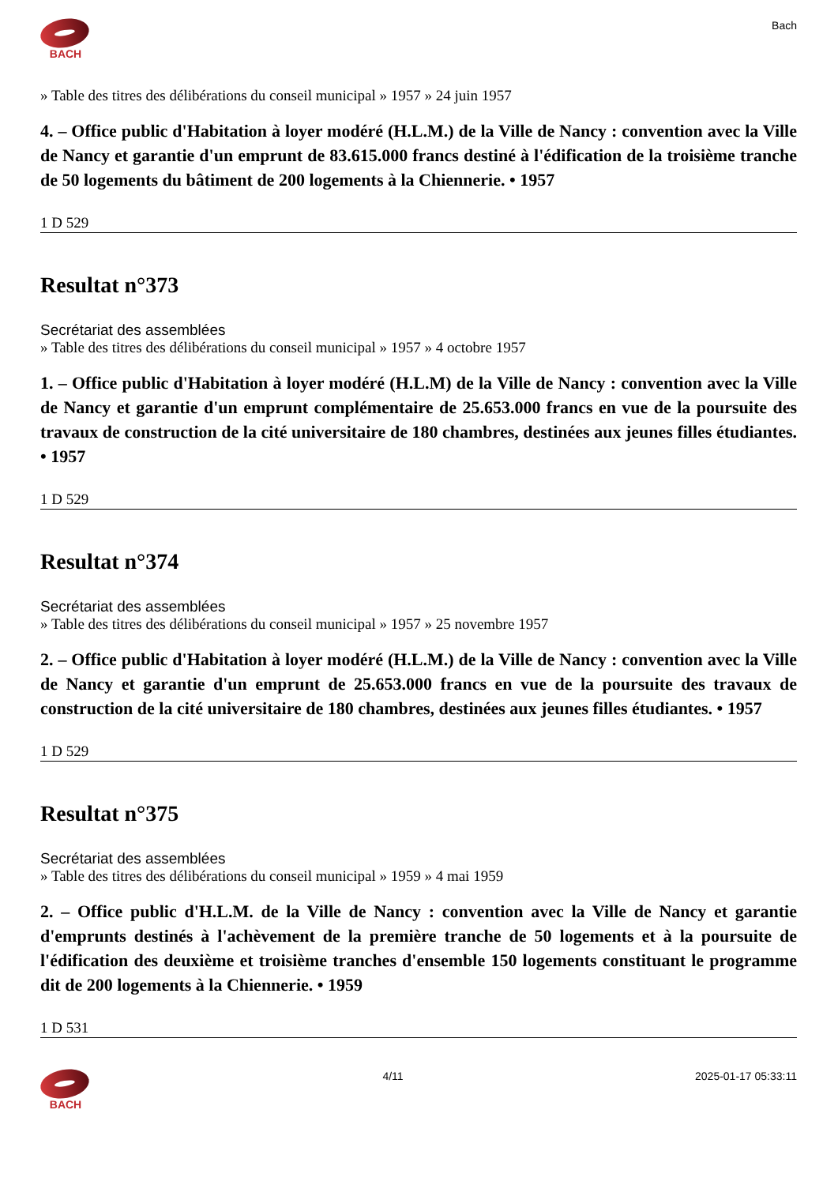BACH Bach
» Table des titres des délibérations du conseil municipal » 1957 » 24 juin 1957
4. – Office public d'Habitation à loyer modéré (H.L.M.) de la Ville de Nancy : convention avec la Ville de Nancy et garantie d'un emprunt de 83.615.000 francs destiné à l'édification de la troisième tranche de 50 logements du bâtiment de 200 logements à la Chiennerie. • 1957
1 D 529
Resultat n°373
Secrétariat des assemblées
» Table des titres des délibérations du conseil municipal » 1957 » 4 octobre 1957
1. – Office public d'Habitation à loyer modéré (H.L.M) de la Ville de Nancy : convention avec la Ville de Nancy et garantie d'un emprunt complémentaire de 25.653.000 francs en vue de la poursuite des travaux de construction de la cité universitaire de 180 chambres, destinées aux jeunes filles étudiantes. • 1957
1 D 529
Resultat n°374
Secrétariat des assemblées
» Table des titres des délibérations du conseil municipal » 1957 » 25 novembre 1957
2. – Office public d'Habitation à loyer modéré (H.L.M.) de la Ville de Nancy : convention avec la Ville de Nancy et garantie d'un emprunt de 25.653.000 francs en vue de la poursuite des travaux de construction de la cité universitaire de 180 chambres, destinées aux jeunes filles étudiantes. • 1957
1 D 529
Resultat n°375
Secrétariat des assemblées
» Table des titres des délibérations du conseil municipal » 1959 » 4 mai 1959
2. – Office public d'H.L.M. de la Ville de Nancy : convention avec la Ville de Nancy et garantie d'emprunts destinés à l'achèvement de la première tranche de 50 logements et à la poursuite de l'édification des deuxième et troisième tranches d'ensemble 150 logements constituant le programme dit de 200 logements à la Chiennerie. • 1959
1 D 531
BACH 4/11 2025-01-17 05:33:11